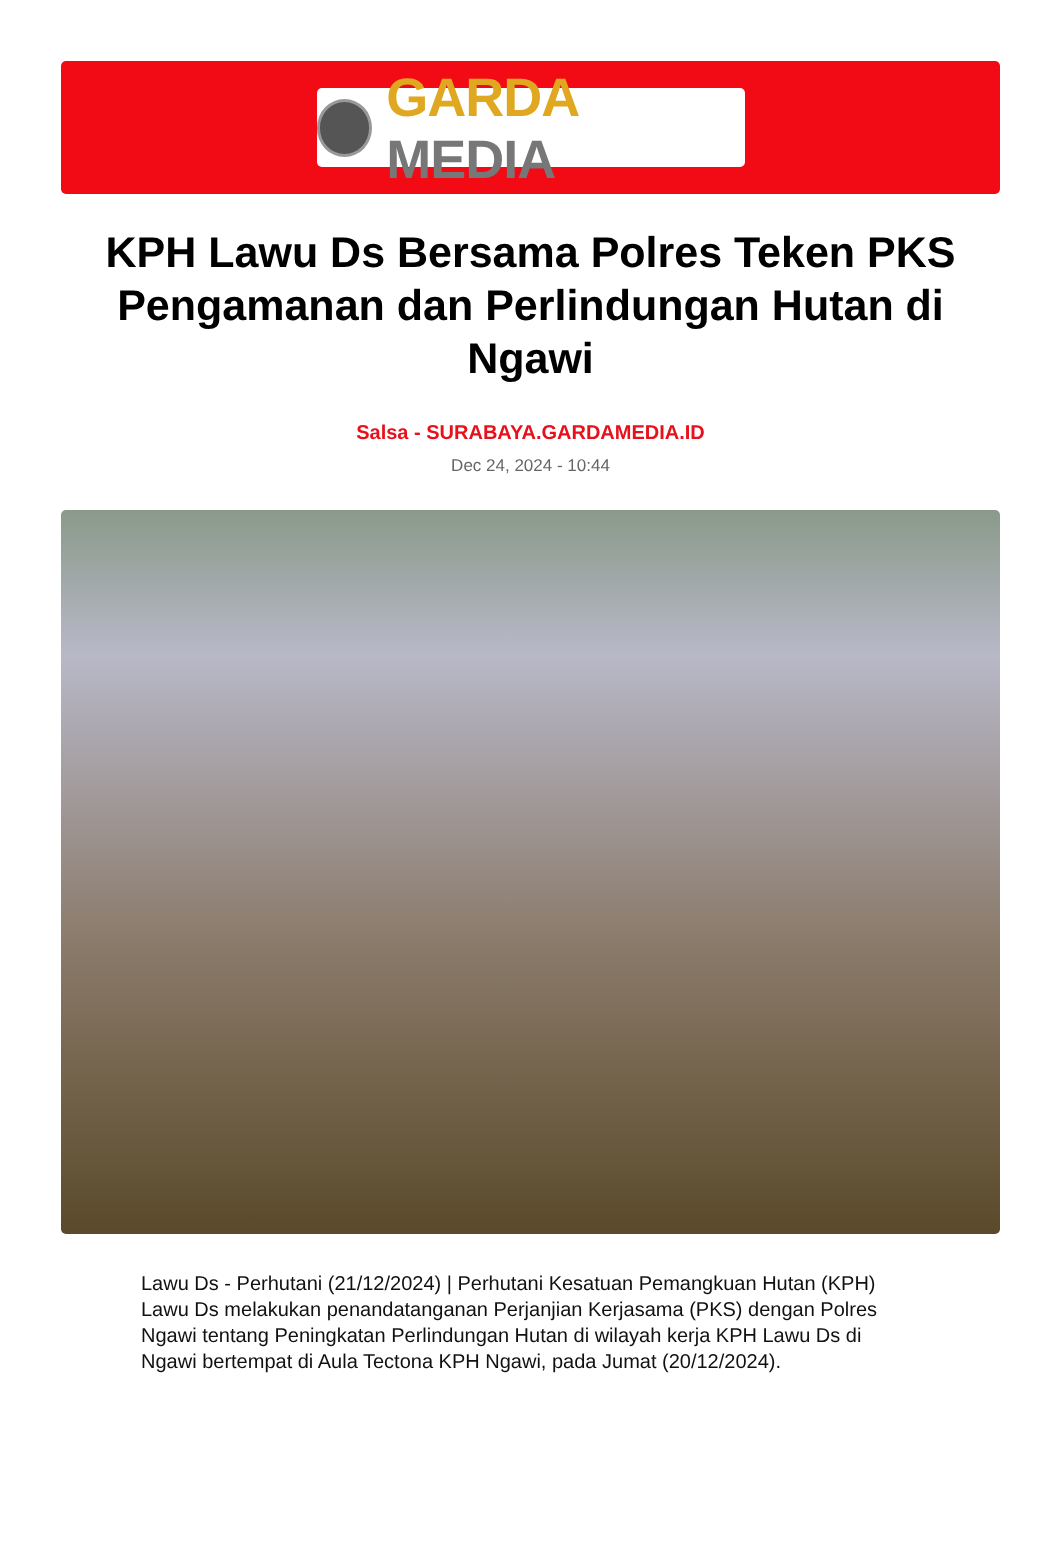GARDA MEDIA
KPH Lawu Ds Bersama Polres Teken PKS Pengamanan dan Perlindungan Hutan di Ngawi
Salsa - SURABAYA.GARDAMEDIA.ID
Dec 24, 2024 - 10:44
Lawu Ds - Perhutani (21/12/2024) | Perhutani Kesatuan Pemangkuan Hutan (KPH) Lawu Ds melakukan penandatanganan Perjanjian Kerjasama (PKS) dengan Polres Ngawi tentang Peningkatan Perlindungan Hutan di wilayah kerja KPH Lawu Ds di Ngawi bertempat di Aula Tectona KPH Ngawi, pada Jumat (20/12/2024).